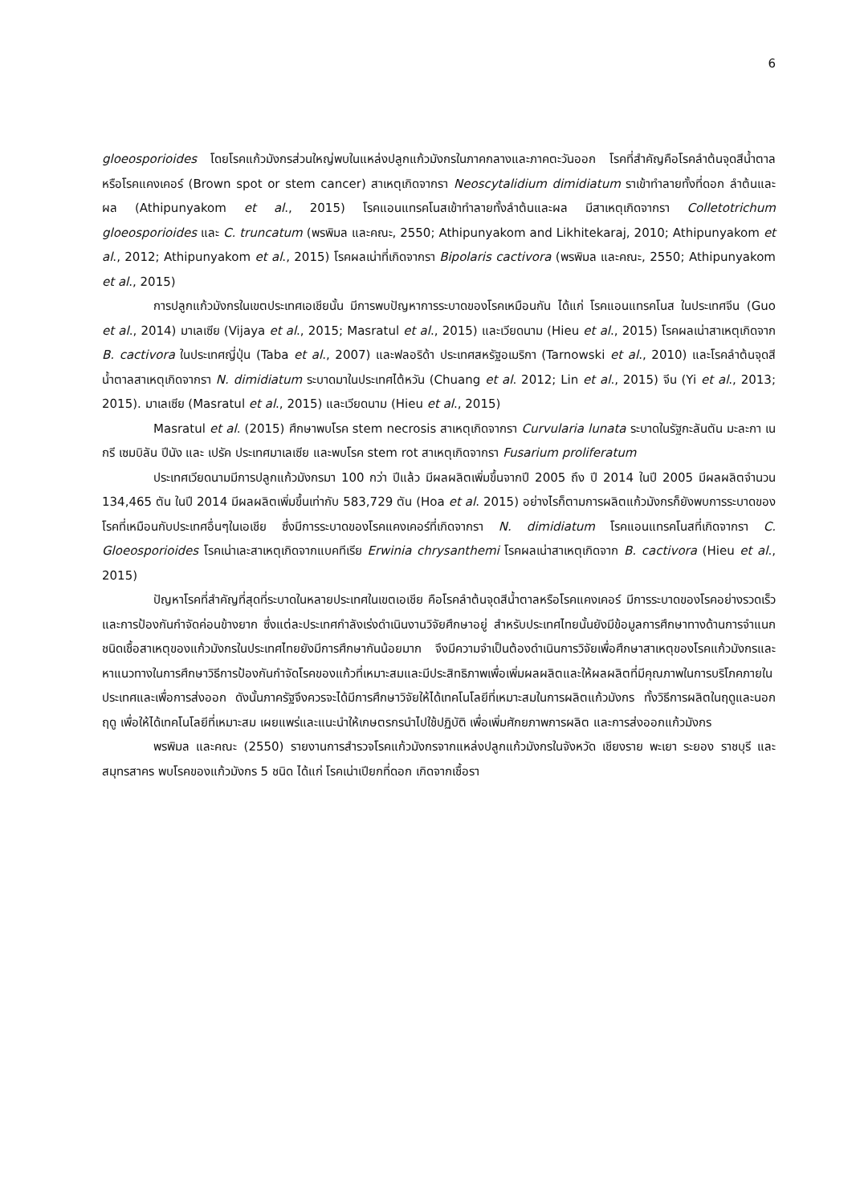6
gloeosporioides โดยโรคแก้วมังกรส่วนใหญ่พบในแหล่งปลูกแก้วมังกรในภาคกลางและภาคตะวันออก โรคที่สำคัญคือโรคลำต้นจุดสีน้ำตาลหรือโรคแคงเคอร์ (Brown spot or stem cancer) สาเหตุเกิดจากรา Neoscytalidium dimidiatum ราเข้าทำลายทั้งที่ดอก ลำต้นและผล (Athipunyakom et al., 2015) โรคแอนแทรคโนสเข้าทำลายทั้งลำต้นและผล มีสาเหตุเกิดจากรา Colletotrichum gloeosporioides และ C. truncatum (พรพิมล และคณะ, 2550; Athipunyakom and Likhitekaraj, 2010; Athipunyakom et al., 2012; Athipunyakom et al., 2015) โรคผลเน่าที่เกิดจากรา Bipolaris cactivora (พรพิมล และคณะ, 2550; Athipunyakom et al., 2015)
การปลูกแก้วมังกรในเขตประเทศเอเชียนั้น มีการพบปัญหาการระบาดของโรคเหมือนกัน ได้แก่ โรคแอนแทรคโนส ในประเทศจีน (Guo et al., 2014) มาเลเซีย (Vijaya et al., 2015; Masratul et al., 2015) และเวียดนาม (Hieu et al., 2015) โรคผลเน่าสาเหตุเกิดจาก B. cactivora ในประเทศญี่ปุ่น (Taba et al., 2007) และฟลอริด้า ประเทศสหรัฐอเมริกา (Tarnowski et al., 2010) และโรคลำต้นจุดสีน้ำตาลสาเหตุเกิดจากรา N. dimidiatum ระบาดมาในประเทศไต้หวัน (Chuang et al. 2012; Lin et al., 2015) จีน (Yi et al., 2013; 2015). มาเลเซีย (Masratul et al., 2015) และเวียดนาม (Hieu et al., 2015)
Masratul et al. (2015) ศึกษาพบโรค stem necrosis สาเหตุเกิดจากรา Curvularia lunata ระบาดในรัฐกะลันตัน มะละกา เนกรี เซมบิลัน ปีนัง และ เปรัค ประเทศมาเลเซีย และพบโรค stem rot สาเหตุเกิดจากรา Fusarium proliferatum
ประเทศเวียดนามมีการปลูกแก้วมังกรมา 100 กว่า ปีแล้ว มีผลผลิตเพิ่มขึ้นจากปี 2005 ถึง ปี 2014 ในปี 2005 มีผลผลิตจำนวน 134,465 ตัน ในปี 2014 มีผลผลิตเพิ่มขึ้นเท่ากับ 583,729 ตัน (Hoa et al. 2015) อย่างไรก็ตามการผลิตแก้วมังกรก็ยังพบการระบาดของโรคที่เหมือนกับประเทศอื่นๆในเอเชีย ซึ่งมีการระบาดของโรคแคงเคอร์ที่เกิดจากรา N. dimidiatum โรคแอนแทรคโนสที่เกิดจากรา C. Gloeosporioides โรคเน่าเละสาเหตุเกิดจากแบคทีเรีย Erwinia chrysanthemi โรคผลเน่าสาเหตุเกิดจาก B. cactivora (Hieu et al., 2015)
ปัญหาโรคที่สำคัญที่สุดที่ระบาดในหลายประเทศในเขตเอเชีย คือโรคลำต้นจุดสีน้ำตาลหรือโรคแคงเคอร์ มีการระบาดของโรคอย่างรวดเร็ว และการป้องกันกำจัดค่อนข้างยาก ซึ่งแต่ละประเทศกำลังเร่งดำเนินงานวิจัยศึกษาอยู่ สำหรับประเทศไทยนั้นยังมีข้อมูลการศึกษาทางด้านการจำแนกชนิดเชื้อสาเหตุของแก้วมังกรในประเทศไทยยังมีการศึกษากันน้อยมาก จึงมีความจำเป็นต้องดำเนินการวิจัยเพื่อศึกษาสาเหตุของโรคแก้วมังกรและหาแนวทางในการศึกษาวิธีการป้องกันกำจัดโรคของแก้วที่เหมาะสมและมีประสิทธิภาพเพื่อเพิ่มผลผลิตและให้ผลผลิตที่มีคุณภาพในการบริโภคภายในประเทศและเพื่อการส่งออก ดังนั้นภาครัฐจึงควรจะได้มีการศึกษาวิจัยให้ได้เทคโนโลยีที่เหมาะสมในการผลิตแก้วมังกร ทั้งวิธีการผลิตในฤดูและนอกฤดู เพื่อให้ได้เทคโนโลยีที่เหมาะสม เผยแพร่และแนะนำให้เกษตรกรนำไปใช้ปฏิบัติ เพื่อเพิ่มศักยภาพการผลิต และการส่งออกแก้วมังกร
พรพิมล และคณะ (2550) รายงานการสำรวจโรคแก้วมังกรจากแหล่งปลูกแก้วมังกรในจังหวัด เชียงราย พะเยา ระยอง ราชบุรี และสมุทรสาคร พบโรคของแก้วมังกร 5 ชนิด ได้แก่ โรคเน่าเปียกที่ดอก เกิดจากเชื้อรา